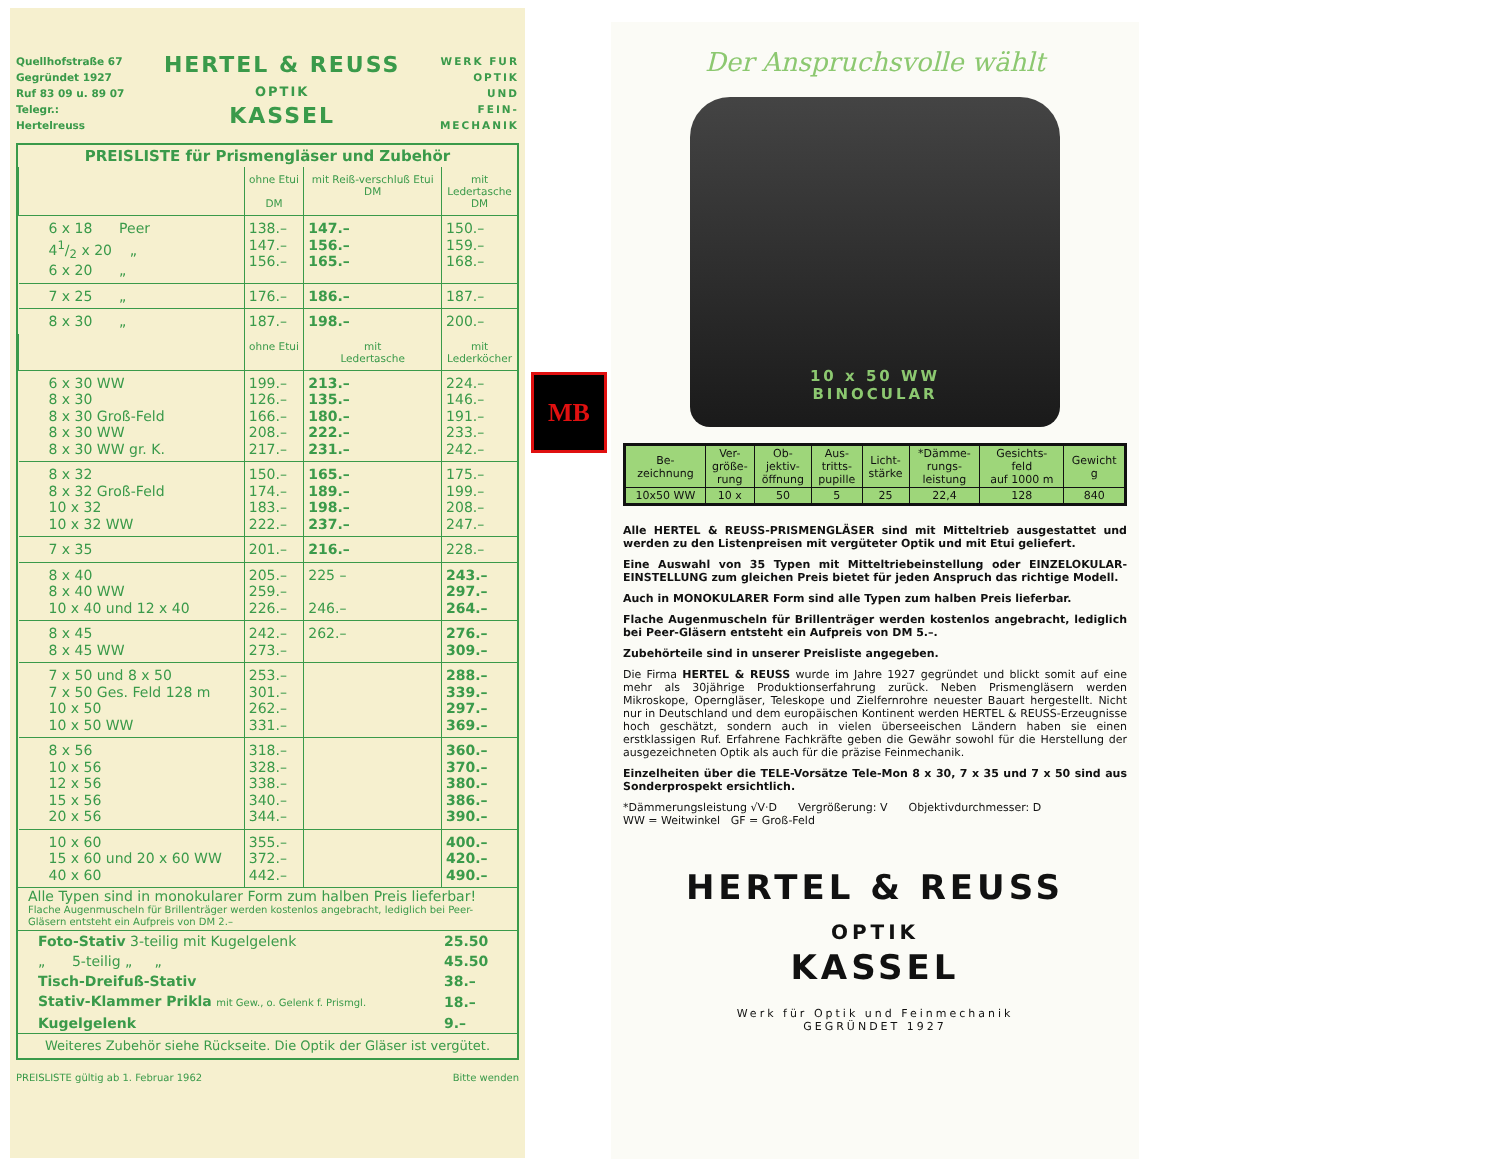Quellhofstraße 67
Gegründet 1927
Ruf 83 09 u. 89 07
Telegr.:
Hertelreuss
HERTEL & REUSS
OPTIK
KASSEL
WERK FUR
OPTIK
UND
FEIN-
MECHANIK
PREISLISTE für Prismengläser und Zubehör
| | ohne Etui DM | mit Reiß-verschluß Etui DM | mit Ledertasche DM |
| --- | --- | --- | --- |
| 6 x 18 Peer 41/2 x 20 „ 6 x 20 „ | 138.– 147.– 156.– | 147.– 156.– 165.– | 150.– 159.– 168.– |
| 7 x 25 „ | 176.– | 186.– | 187.– |
| 8 x 30 „ | 187.– | 198.– | 200.– |
| | ohne Etui | mit Ledertasche | mit Lederköcher |
| 6 x 30 WW 8 x 30 8 x 30 Groß-Feld 8 x 30 WW 8 x 30 WW gr. K. | 199.– 126.– 166.– 208.– 217.– | 213.– 135.– 180.– 222.– 231.– | 224.– 146.– 191.– 233.– 242.– |
| 8 x 32 8 x 32 Groß-Feld 10 x 32 10 x 32 WW | 150.– 174.– 183.– 222.– | 165.– 189.– 198.– 237.– | 175.– 199.– 208.– 247.– |
| 7 x 35 | 201.– | 216.– | 228.– |
| 8 x 40 8 x 40 WW 10 x 40 und 12 x 40 | 205.– 259.– 226.– | 225 – 246.– | 243.– 297.– 264.– |
| 8 x 45 8 x 45 WW | 242.– 273.– | 262.– | 276.– 309.– |
| 7 x 50 und 8 x 50 7 x 50 Ges. Feld 128 m 10 x 50 10 x 50 WW | 253.– 301.– 262.– 331.– | | 288.– 339.– 297.– 369.– |
| 8 x 56 10 x 56 12 x 56 15 x 56 20 x 56 | 318.– 328.– 338.– 340.– 344.– | | 360.– 370.– 380.– 386.– 390.– |
| 10 x 60 15 x 60 und 20 x 60 WW 40 x 60 | 355.– 372.– 442.– | | 400.– 420.– 490.– |
Alle Typen sind in monokularer Form zum halben Preis lieferbar!
Flache Augenmuscheln für Brillenträger werden kostenlos angebracht, lediglich bei Peer-Gläsern entsteht ein Aufpreis von DM 2.–
| Foto-Stativ 3-teilig mit Kugelgelenk | 25.50 |
| „ 5-teilig „ „ | 45.50 |
| Tisch-Dreifuß-Stativ | 38.– |
| Stativ-Klammer Prikla mit Gew., o. Gelenk f. Prismgl. | 18.– |
| Kugelgelenk | 9.– |
Weiteres Zubehör siehe Rückseite. Die Optik der Gläser ist vergütet.
PREISLISTE gültig ab 1. Februar 1962 Bitte wenden
MB
Der Anspruchsvolle wählt
10 x 50 WW
BINOCULAR
| Be- zeichnung | Ver- größe- rung | Ob- jektiv- öffnung | Aus- tritts- pupille | Licht- stärke | *Dämme- rungs- leistung | Gesichts- feld auf 1000 m | Gewicht g |
| --- | --- | --- | --- | --- | --- | --- | --- |
| 10x50 WW | 10 x | 50 | 5 | 25 | 22,4 | 128 | 840 |
Alle HERTEL & REUSS-PRISMENGLÄSER sind mit Mitteltrieb ausgestattet und werden zu den Listenpreisen mit vergüteter Optik und mit Etui geliefert.
Eine Auswahl von 35 Typen mit Mitteltriebeinstellung oder EINZELOKULAR-EINSTELLUNG zum gleichen Preis bietet für jeden Anspruch das richtige Modell.
Auch in MONOKULARER Form sind alle Typen zum halben Preis lieferbar.
Flache Augenmuscheln für Brillenträger werden kostenlos angebracht, lediglich bei Peer-Gläsern entsteht ein Aufpreis von DM 5.–.
Zubehörteile sind in unserer Preisliste angegeben.
Die Firma HERTEL & REUSS wurde im Jahre 1927 gegründet und blickt somit auf eine mehr als 30jährige Produktionserfahrung zurück. Neben Prismengläsern werden Mikroskope, Operngläser, Teleskope und Zielfernrohre neuester Bauart hergestellt. Nicht nur in Deutschland und dem europäischen Kontinent werden HERTEL & REUSS-Erzeugnisse hoch geschätzt, sondern auch in vielen überseeischen Ländern haben sie einen erstklassigen Ruf. Erfahrene Fachkräfte geben die Gewähr sowohl für die Herstellung der ausgezeichneten Optik als auch für die präzise Feinmechanik.
Einzelheiten über die TELE-Vorsätze Tele-Mon 8 x 30, 7 x 35 und 7 x 50 sind aus Sonderprospekt ersichtlich.
*Dämmerungsleistung √V·D Vergrößerung: V Objektivdurchmesser: D
WW = Weitwinkel GF = Groß-Feld
HERTEL & REUSS
OPTIK
KASSEL
Werk für Optik und Feinmechanik
GEGRÜNDET 1927